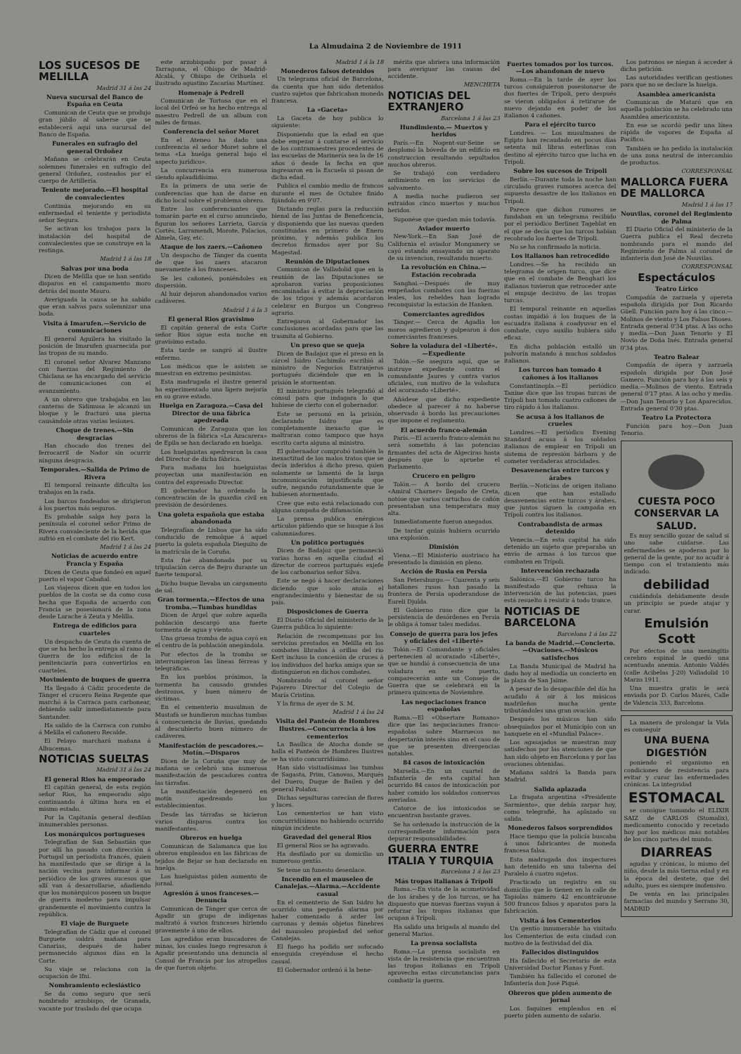La Almudaina 2 de Noviembre de 1911
LOS SUCESOS DE MELILLA
Madrid 31 á las 24
Nueva sucursal del Banco de España en Ceuta
Comunican de Ceuta que se produjo gran júbilo al saberse que se establecerá aquí una sucursal del Banco de España.
Funerales en sufragio del general Ordoñez
Mañana se celebrarán en Ceuta solemnes funerales en sufragio del general Ordoñez, costeados por el cuerpo de Artillería.
Teniente mejorado.—El hospital de convalecientes
Continúa mejorando en su enfermedad el teniente y periodista señor Segura.
Se activan los trabajos para la instalación del hospital de convalecientes que se construye en la restinga.
Madrid 1 á las 18
Salvas por una boda
Dicen de Melilla que se han sentido disparos en el campamento moro detrás del monte Mauro.
Averiguada la causa se ha sabido que eran salvas para solemnizar una boda.
Visita á Imarufen.—Servicio de comunicaciones
El general Aguilera ha visitado la posición de Imarufen guarnecida por las tropas de su mando.
El coronel señor Alvarez Manzano con fuerzas del Regimiento de Chiclana se ha encargado del servicio de comunicaciones con el avanzamiento.
A un obrero que trabajaba en las canteras de Sidimusa le alcanzó un bloque y le fracturó una pierna causándole otras varias lesiones.
Choque de trenes.—Sin desgracias
Han chocado dos trenes del ferrocarril de Nador sin ocurrir ninguna desgracia.
Temporales.—Salida de Primo de Rivera
El temporal reinante dificulta los trabajos en la rada.
Los barcos fondeados se dirigieron á los puertos más seguros.
Es probable salga hoy para la península el coronel señor Primo de Rivera convaleciente de la herida que sufrió en el combate del rio Kert.
Madrid 1 á las 24
Noticias de acuerdo entre Francia y España
Dicen de Ceuta que fondeó en aquel puerto el vapor Cabañal.
Los viajeros dicen que en todos los pueblos de la costa se da como cosa hecha que España de acuerdo con Francia se posesionará de la zona desde Larache á Zeuta y Melilla.
Entrega de edificios para cuarteles
Un despacho de Ceuta da cuenta de que se ha hecho la entrega al ramo de Guerra de los edificios de la penitenciaría para convertirlos en cuarteles.
Movimiento de buques de guerra
Ha llegado á Cádiz procedente de Tánger el crucero Reina Regente que marchó á la Carraca para carbonear, debiendo salir inmediatamente para Santander.
Ha salido de la Carraca con rumbo á Melilla el cañonero Recalde.
El Pelayo marchará mañana á Alhucemas.
NOTICIAS SUELTAS
Madrid 31 á las 24
El general Rios ha empeorado
El capitán general, de esta región señor Rios, ha empeorado algo continuando á última hora en el mismo estado.
Por la Capitanía general desfilan innumerables personas.
Los monárquicos portugueses
Telegrafían de San Sebastián que por allí ha pasado con dirección á Portugal un periodista francés, quien ha manifestado que se dirige á la nación vecina para informar á su periódico de los graves sucesos que allí van á desarrollarse, añadiendo que los monárquicos poseen un buque de guerra moderno para impulsar grandemente el movimiento contra la república.
El viaje de Burguete
Telegrafían de Cádiz que el coronel Burguete saldrá mañana para Canarias, después de haber permanecido algunos días en la Corte.
Su viaje se relaciona con la ocupación de Ifni.
Nombramiento eclesiástico
Se da como seguro que será nombrado arzobispo, de Granada, vacante por traslado del que ocupa
este arzobispado por pasar á Tarragona, el Obispo de Madrid-Alcalá, y Obispo de Orihuela el ilustrado agustino Zacarías Martínez.
Homenaje á Pedrell
Comunican de Tortosa que en el local del Orfeó se ha hecho entrega al maestro Pedrell de un album con miles de firmas.
Conferencia del señor Moret
En el Ateneo ha dado una conferencia el señor Moret sobre el tema «La huelga general bajo el aspecto jurídico».
La concurrencia era numerosa siendo aplaudidísimo.
Es la primera de una serie de conferencias que han de darse en dicho local sobre el problema obrero.
Entre los conferenciantes que tomarán parte en el curso anunciado, figuran los señores Larrieta, García Cortés, Larramendi, Morote, Palacios, Almela, Gay, etc.
Ataque de los zaers.—Cañoneo
Un despacho de Tánger da cuenta de que los zaers atacaron nuevamente á los franceses.
Se les cañoneó, poniéndoles en dispersión.
Al huir dejaron abandonados varios cadáveres.
Madrid 1 á la 3
El general Rios gravísimo
El capitán general de esta Corte señor Rios sigue esta noche en gravísimo estado.
Esta tarde se sangró al ilustre enfermo.
Los médicos que le asisten se muestran en extremo pesimistas.
Esta madrugada el ilustre general ha experimentado una ligera mejoría en su grave estado.
Huelga en Zaragoza.—Casa del Director de una fábrica apedreada
Comunican de Zaragoza que los obreros de la fábrica «La Azucarera» de Epila se han declarado en huelga.
Los huelguistas apedrearon la casa del Director de dicha fábrica.
Para mañana los huelguistas proyectan una manifestación en contra del expresado Director.
El gobernador ha ordenado la concentración de la guardia civil en previsión de desórdenes.
Una goleta española que estaba abandonada
Telegrafían de Lisboa que ha sido conducido de remolque á aquel puerto la goleta española Dieguito de la matrícula de la Coruña.
Esta fué abandonada por su tripulación cerca de Bejro durante un fuerte temporal.
Dicho buque llevaba un cargamento de sal.
Gran tormenta.—Efectos de una tromba.—Tumbas hundidas
Dicen de Argel que sobre aquella población descargó una fuerte tormenta de agua y viento.
Una gruesa tromba de agua cayó en el centro de la población anegándola.
Por efectos de la tromba se interrumpieron las líneas férreas y telegráficas.
En los pueblos próximos, la tormenta ha causado grandes destrozos, y buen número de víctimas.
En el cementerio musulman de Mustafá se hundieron muchas tumbas á consecuencia de lluvias, quedando al descubierto buen número de cadáveres.
Manifestación de pescadores.—Motín.—Disparos
Dicen de la Coruña que muy de mañana se celebró una numerosa manifestación de pescadores contra las tárrafas.
La manifestación degeneró en motín apedreando los establecimientos.
Desde las tárrafas se hicieron varios disparos contra los manifestantes.
Obreros en huelga
Comunican de Salamanca que los obreros empleados en las fábricas de tejidos de Bejar se han declarado en huelga.
Los huelguistas piden aumento de jornal.
Agresión á unos franceses.—Denuncia
Comunican de Tánger que cerca de Agadir un grupo de indígenas maltrató á varios franceses hiriendo gravemente á uno de ellos.
Los agredidos eran buscadores de minas, los cuales luego regresaron á Agadir presentando una denuncia al Consul de Francia por los atropellos de que fueron objeto.
Madrid 1 á la 18
Monederos falsos detenidos
Un telegrama oficial de Barcelona, da cuenta que han sido detenidos cuatro sujetos que fabricaban moneda francesa.
La «Gaceta»
La Gaceta de hoy publica lo siguiente:
Disponiendo que la edad en que debe empezar á contarse el servicio de los contramaestres procedentes de las escuelas de Marinería sea la de 16 años ó desde la fecha en que ingresaron en la Escuela si pasan de dicha edad.
Publica el cambio medio de francos durante el mes de Octubre finido fijándolo en 9'07.
Dictando reglas para la reducción bienal de las Juntas de Beneficencia, y disponiendo que las nuevas queden constituidas en primero de Enero próximo, y además publica los decretos firmados ayer por Su Magestad.
Reunión de Diputaciones
Comunican de Valladolid que en la reunión de las Diputaciones se aprobaron varias proposiciones encaminadas á evitar la depreciación de los trigos y además acordaron celebrar en Burgos un Congreso agrario.
Entregaron al Gobernador las conclusiones acordadas para que las trasmita al Gobierno.
Un preso que se queja
Dicen de Badajoz que el preso en la cárcel Isidro Cachimilo escribió al ministro de Negocios Extranjeros portugués diciéndole que en la prisión le atormentan.
El ministro portugués telegrafió al cónsul para que indagara lo que hubiese de cierto con el gobernador.
Este se personó en la prisión, declarando Isidro que es completamente inexacto que le maltraran como tampoco que haya escrito carta alguna al ministro.
El gobernador comprobó también la inexactitud de los malos tratos que se decía inferidos á dicho preso, quien solamente se lamentó de la larga incomunicación injustificada que sufre, negando rotundamente que le hubiesen atormentado.
Cree que esto está relacionado con alguna campaña de difamación.
La prensa publica enérgicos artículos pidiendo que se busque á los calumniadores.
Un político portugués
Dicen de Badajoz que permaneció varias horas en aquella ciudad el director de correos portugués exjefe de los carbonarios señor Silva.
Este se negó á hacer declaraciones diciendo que solo ansía el engrandecimiento y bienestar de su país.
Disposiciones de Guerra
El Diario Oficial del ministerio de la Guerra publica lo siguiente:
Relación de recompensas por los servicios prestados en Melilla en los combates librados á orillas del rio Kert incluso la concesión de cruces á los individuos del harka amiga que se distinguieron en dichos combates.
Nombrando al coronel señor Pajarero Director del Colegio de María Cristina.
Y la firma de ayer de S. M.
Madrid 1 á las 24
Visita del Panteón de Hombres Ilustres.—Concurrencia á los cementerios
La Basílica de Atocha donde se halla el Panteón de Hombres Ilustres se ha visto concurridísimo.
Han sido visitadísimas las tumbas de Sagasta, Prim, Canovas, Marqués del Duero, Duque de Bailen y del general Polafox.
Dichas sepulturas carecían de flores y luces.
Los cementerios se han visto concurridísimos no habiendo ocurrido ningún incidente.
Gravedad del general Rios
El general Rios se ha agravado.
Ha desfilado por su domicilio un numeroso gentío.
Se teme un funesto desenlace.
Incendio en el mauseleo de Canalejas.—Alarma.—Accidente casual
En el cementerio de San Isidro ha ocurrido una pequeña alarma por haber comenzado á arder las carronas y demás objetos fúnebres del mausoleo propiedad del señor Canalejas.
El fuego ha podido ser sofocado enseguida creyéndose el hecho casual.
El Gobernador ordenó á la bene-
mérita que abriera una información para averiguar las causas del accidente.
MENCHETA
NOTICIAS DEL EXTRANJERO
Barcelona 1 á las 23
Hundimiento.— Muertos y heridos
París.—En Nogent-sur-Seine se desplomó la bóveda de un edificio en construccion resultando sepultados muchos obreros.
Se trabajó con verdadero ardimiento en los servicios de salvamento.
A media noche pudieron ser extraidos cinco muertos y muchos heridos.
Suponése que quedan más todavía.
Aviador muerto
New-York.—En San José de California el aviador Mongamery se cayó estando ensayando un aparato de su invencion, resultando muerto.
La revolución en China.—Estación recobrada
Sanghai.—Después de muy empeñados combates con las fuerzas leales, los rebeldes han logrado reconquistar la estación de Hanken.
Comerciantes agredidos
Tánger.— Cerca de Agadia los moros agredieron y golpearon á dos comerciantes franceses.
Sobre la voladura del «Liberté».—Expediente
Tolón.—Se asegura aquí, que se instruye expediente contra el comandante Jaures y contra varios oficiales, con motivo de la voladura del acorazado «Liberté».
Añádese que dicho expediente obedece al parecer á no haberse observado á bordo las precauciones que impone el reglamento.
El acuerdo franco-alemán
París.—El acuerdo franco-alemán no será sometido á las potencias firmantes del acta de Algeciras hasta después que lo apruebe el Parlamento.
Crucero en peligro
Tolón.— A bordo del crucero «Amiral Charner» llegado de Creta, notóse que varios cartuchos de cañón presentaban una temperatura muy alta.
Inmediatamente fueron anegados.
De tardar quizás hubiera ocurrido una explosión.
Dimisión
Viena.—El Ministerio austriaco ha presentado la dimisión en pleno.
Acción de Rusia en Persia
San Petersburgo.— Cuarenta y seis batallones rusos han pasado la frontera de Persia opoderandose de Eureli Djulda.
El Gobierno ruso dice que la persistencia de desórdenes en Persia le obliga á tomar tales medidas.
Consejo de guerra para los jefes y oficiales del «Liberté»
Tolón.—El Comandante y oficiales pertenecien al acorazado «Liberté», que se hundió á consecuencia de una voladura en este puerto, comparecerán ante un Consejo de Guerra que se celebrará en la primera quincena de Noviembre.
Las negociaciones franco españolas
Roma.—El «Obsertare Romano» dice que las negociaciones franco-españolas sobre Marruecos no despertarán interés sino en el caso de que se presenten divergencias notables.
84 casos de intoxicación
Marsella.—En un cuartel de Infantería de esta capital han ocurrido 84 casos de intoxicación por haber comido los soldados conservas averiadas.
Catorce de los intoxicados se encuentran bastante graves.
Se ha ordenado la instrucción de la correspondiente información para depurar responsabilidades.
GUERRA ENTRE ITALIA Y TURQUIA
Barcelona 1 á las 23
Más tropas italianas á Trípoli
Roma.—En vista de la acometividad de los árabes y de los turcos, se ha dispuesto que nuevas fuerzas vayan á reforzar las tropas italianas que ocupan á Trípoli.
Ha salido una brigada al mando del general Marios.
La prensa socialista
Roma.—La prensa socialista en vista de la resistencia que encuentran las tropas italianas en Trípoli aprovecha estas circunstancias para combatir la guerra.
Fuertes tomados por los turcos.—Los abandonan de nuevo
Roma.—En la tarde de ayer los turcos consiguieron posesionarse de dos fuertes de Trípoli, pero después se vieron obligados á retirarse de nuevo dejando en poder de los italianos 4 cañones.
Para el ejército turco
Londres. — Los musulmanes de Egipto han recaudado en pocos días setenta mil libras esterlinas con destino al ejército turco que lucha en Trípoli.
Sobre los sucesos de Trípoli
Berlín.—Durante toda la noche han circulado graves rumores acerca del supuesto desastre de los italianos en Trípoli.
Parece que dichos rumores se fundaban en un telegrama recibido por el periódico Berlinez Tageblat en el que se decía que los turcos habían recobrado los fuertes de Trípoli.
No se ha confirmado la noticia.
Los italianos han retrocedido
Londres.—Se ha recibido un telegrama de origen turco, que dice que en el combate de Benghari los italianos tuvieron que retroceder ante el empuje decisivo de las tropas turcas.
El temporal reinante en aquellas costas impidió á los buques de la escuadra italiana á coadyuvar en el combate, cuyo auxilio hubiera sido eficaz.
En dicha población estalló un polvorín matando á muchos soldados italianos.
Los turcos han tomado 4 cañones á los italianos
Constantinopla.—El periódico Tanine dice que las tropas turcas de Trípoli han tomado cuatro cañones de tiro rápido á los italianos.
Se acusa á los italianos de crueles
Londres.—El periódico Evening Standard acusa á los soldados italianos de emplear en Trípoli un sistema de represión bárbara y de cometer verdaderas atrocidades.
Desavenencias entre turcos y árabes
Berlín.—Noticias de origen italiano dicen que han estallado desavenencias entre turcos y árabes, que juntos siguen la campaña en Trípoli contra los italianos.
Contrabandista de armas detenido
Venecia.—En esta capital ha sido detenido un sujeto que preparaba un envío de armas á los turcos que combaten en Trípoli.
Intervención rechazada
Salónica.—El Gobierno turco ha manifestado que rehusa la intervención de las potencias, pues está resuelto á resistir á todo trance.
NOTICIAS DE BARCELONA
Barcelona 1 á las 22
La banda de Madrid.—Concierto.—Ovaciones.—Músicos satisfechos
La Banda Municipal de Madrid ha dado hoy al mediodía un concierto en la plaza de San Jaime.
A pesar de lo desapacible del día ha acudido á oir á los músicos madrileños mucha gente tributándoles una gran ovación.
Después los músicos han sido obsequiados por el Municipio con un banquete en el «Mundial Palace».
Los agasajados se muestran muy satisfechos por las atenciones de que han sido objeto en Barcelona y por las ovaciones obtenidas.
Mañana saldrá la Banda para Madrid.
Salida aplazada
La fragata argentina «Presidente Sarmiento», que debía zarpar hoy, como telegrafié, ha aplazado su salida.
Monederos falsos sorprendidos
Hace tiempo que la policía buscaba á unos fabricantes de moneda francesa falsa.
Esta madrugada dos inspectores han detenido en una taberna del Paralelo á cuatro sujetos.
Practicado un registro en su domicilio que lo tienen en la calle de Tapiolas número 42 encontráronse 500 francos falsos y aparatos para la fabricación.
Visita á los Cementerios
Un gentío innumerable ha visitado los Cementerios de esta ciudad con motivo de la festividad del día.
Fallecidos distinguidos
Ha fallecido el Secretario de esta Universidad Doctor Planas y Font.
También ha fallecido el coronel de Infantería don José Piqué.
Obreros que piden aumento de jornal
Los faquines empleados en el puerto piden aumento de salario.
Los patronos se niegan á acceder á dicha petición.
Las autoridades verifican gestiones para que no se declare la huelga.
Asamblea americanista
Comunican de Mataró que en aquella población se ha celebrado una Asamblea americanista.
En ese se acordó pedir una línea rápida de vapores de España al Pacífico.
También se ha pedido la instalación de una zona neutral de intercambio de productos.
CORRESPONSAL
MALLORCA FUERA DE MALLORCA
Madrid 1 á las 17
Nouvilas, coronel del Regimiento de Palma
El Diario Oficial del ministerio de la Guerra publica el Real decreto nombrando para el mando del Regimiento de Palma al coronel de infantería don José de Nouvilas.
CORRESPONSAL
Espectáculos
Teatro Lírico
Compañía de zarzuela y opereta española dirigida por Don Ricardo Güell. Función para hoy á las cinco.—Molinos de viento y Los Falsos Dioses. Entrada general 0'34 ptas. A las ocho y media.—Don Juan Tenorio y El Novio de Doña Inés. Entrada general 0'34 ptas.
Teatro Balear
Compañía de ópera y zarzuela española dirigida por Don José Gamero. Función para hoy á las seis y media.—Molinos de viento. Entrada general 0'17 ptas. A las ocho y media.—Don Juan Tenorio y Los Aparecidos. Entrada general 0'30 ptas.
Teatro La Protectora
Función para hoy.—Don Juan Tenorio.
CUESTA POCO CONSERVAR LA SALUD.
Es muy sencillo gozar de salud si uno sabe cuidarse. Las enfermedades se apoderan por lo general de la gente, por no acudir á tiempo con el tratamiento más indicado.
debilidad
cuidándola debidamente desde un principio se puede atajar y curar.
Emulsión Scott
Por efectos de una meningitis cerebro espinal le quedó una acentuada anemia. Antonio Valdés (calle Acibelas J-20) Valladolid 10 Marzo 1911.
Una muestra gratis le será enviada por D. Carlos Marés, Calle de Valencia 333, Barcelona.
La manera de prolongar la Vida es conseguir
UNA BUENA DIGESTIÓN
poniendo el organismo en condiciones de resistencia para evitar y curar las enfermedades crónicas. La integridad
ESTOMACAL
se consigue tomando el ELIXIR SAIZ de CARLOS (Stomalix), medicamento conocido y recetado hoy por los médicos más notables de los cinco partes del mundo.
DIARREAS
agudas y crónicas, lo mismo del niño, desde la más tierna edad y en la época del destete, que del adulto, pues es siempre inofensivo.
De venta en las principales farmacias del mundo y Serrano 30, MADRID